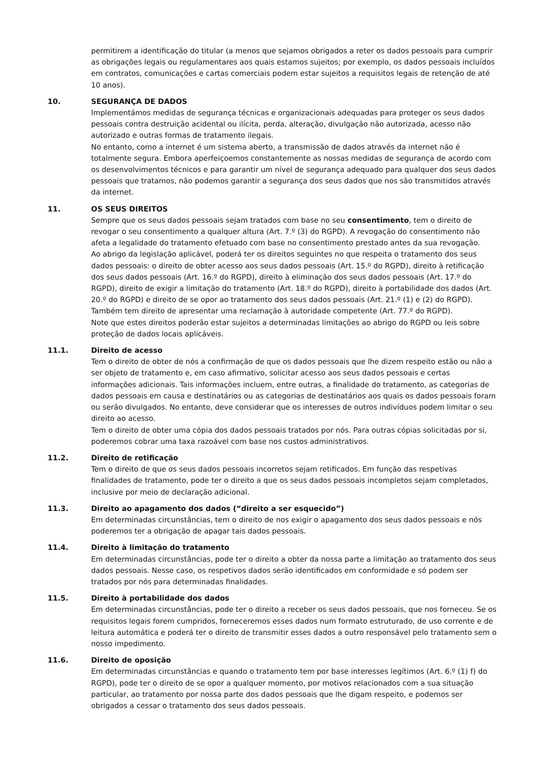permitirem a identificação do titular (a menos que sejamos obrigados a reter os dados pessoais para cumprir as obrigações legais ou regulamentares aos quais estamos sujeitos; por exemplo, os dados pessoais incluídos em contratos, comunicações e cartas comerciais podem estar sujeitos a requisitos legais de retenção de até 10 anos).
10. SEGURANÇA DE DADOS
Implementámos medidas de segurança técnicas e organizacionais adequadas para proteger os seus dados pessoais contra destruição acidental ou ilícita, perda, alteração, divulgação não autorizada, acesso não autorizado e outras formas de tratamento ilegais.
No entanto, como a internet é um sistema aberto, a transmissão de dados através da internet não é totalmente segura. Embora aperfeiçoemos constantemente as nossas medidas de segurança de acordo com os desenvolvimentos técnicos e para garantir um nível de segurança adequado para qualquer dos seus dados pessoais que tratamos, não podemos garantir a segurança dos seus dados que nos são transmitidos através da internet.
11. OS SEUS DIREITOS
Sempre que os seus dados pessoais sejam tratados com base no seu consentimento, tem o direito de revogar o seu consentimento a qualquer altura (Art. 7.º (3) do RGPD). A revogação do consentimento não afeta a legalidade do tratamento efetuado com base no consentimento prestado antes da sua revogação.
Ao abrigo da legislação aplicável, poderá ter os direitos seguintes no que respeita o tratamento dos seus dados pessoais: o direito de obter acesso aos seus dados pessoais (Art. 15.º do RGPD), direito à retificação dos seus dados pessoais (Art. 16.º do RGPD), direito à eliminação dos seus dados pessoais (Art. 17.º do RGPD), direito de exigir a limitação do tratamento (Art. 18.º do RGPD), direito à portabilidade dos dados (Art. 20.º do RGPD) e direito de se opor ao tratamento dos seus dados pessoais (Art. 21.º (1) e (2) do RGPD).
Também tem direito de apresentar uma reclamação à autoridade competente (Art. 77.º do RGPD).
Note que estes direitos poderão estar sujeitos a determinadas limitações ao abrigo do RGPD ou leis sobre proteção de dados locais aplicáveis.
11.1. Direito de acesso
Tem o direito de obter de nós a confirmação de que os dados pessoais que lhe dizem respeito estão ou não a ser objeto de tratamento e, em caso afirmativo, solicitar acesso aos seus dados pessoais e certas informações adicionais. Tais informações incluem, entre outras, a finalidade do tratamento, as categorias de dados pessoais em causa e destinatários ou as categorias de destinatários aos quais os dados pessoais foram ou serão divulgados. No entanto, deve considerar que os interesses de outros indivíduos podem limitar o seu direito ao acesso.
Tem o direito de obter uma cópia dos dados pessoais tratados por nós. Para outras cópias solicitadas por si, poderemos cobrar uma taxa razoável com base nos custos administrativos.
11.2. Direito de retificação
Tem o direito de que os seus dados pessoais incorretos sejam retificados. Em função das respetivas finalidades de tratamento, pode ter o direito a que os seus dados pessoais incompletos sejam completados, inclusive por meio de declaração adicional.
11.3. Direito ao apagamento dos dados (“direito a ser esquecido”)
Em determinadas circunstâncias, tem o direito de nos exigir o apagamento dos seus dados pessoais e nós poderemos ter a obrigação de apagar tais dados pessoais.
11.4. Direito à limitação do tratamento
Em determinadas circunstâncias, pode ter o direito a obter da nossa parte a limitação ao tratamento dos seus dados pessoais. Nesse caso, os respetivos dados serão identificados em conformidade e só podem ser tratados por nós para determinadas finalidades.
11.5. Direito à portabilidade dos dados
Em determinadas circunstâncias, pode ter o direito a receber os seus dados pessoais, que nos forneceu. Se os requisitos legais forem cumpridos, forneceremos esses dados num formato estruturado, de uso corrente e de leitura automática e poderá ter o direito de transmitir esses dados a outro responsável pelo tratamento sem o nosso impedimento.
11.6. Direito de oposição
Em determinadas circunstâncias e quando o tratamento tem por base interesses legítimos (Art. 6.º (1) f) do RGPD), pode ter o direito de se opor a qualquer momento, por motivos relacionados com a sua situação particular, ao tratamento por nossa parte dos dados pessoais que lhe digam respeito, e podemos ser obrigados a cessar o tratamento dos seus dados pessoais.